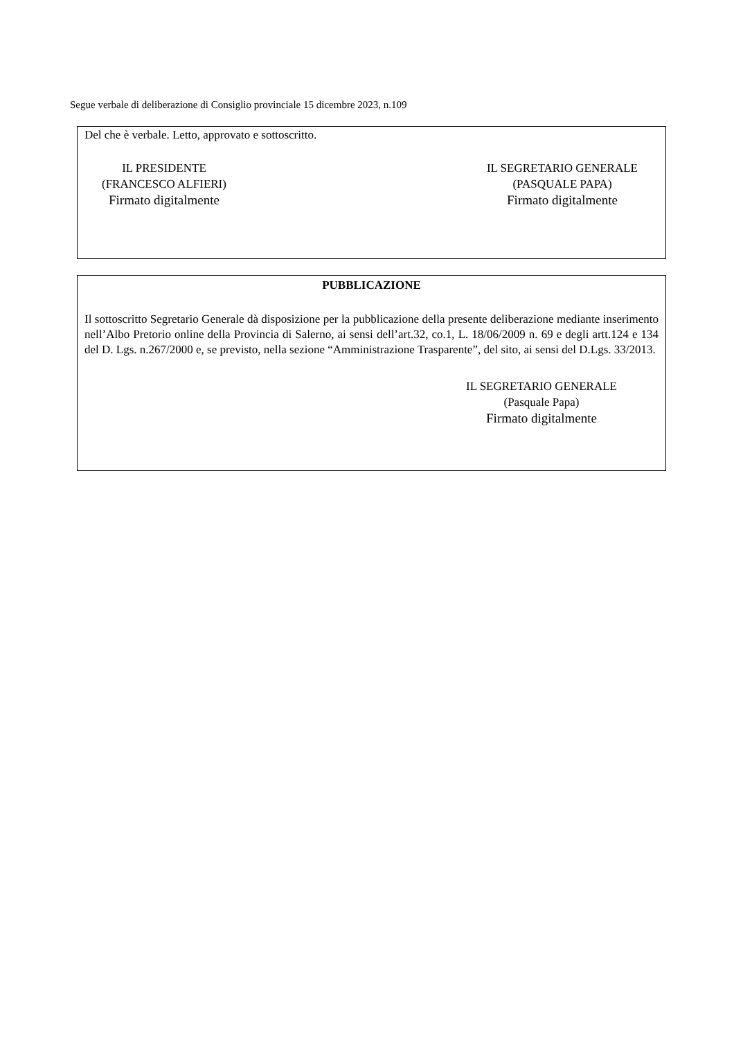Segue verbale di deliberazione di Consiglio provinciale 15 dicembre 2023, n.109
Del che è verbale. Letto, approvato e sottoscritto.
IL PRESIDENTE
(FRANCESCO ALFIERI)
Firmato digitalmente
IL SEGRETARIO GENERALE
(PASQUALE PAPA)
Firmato digitalmente
PUBBLICAZIONE
Il sottoscritto Segretario Generale dà disposizione per la pubblicazione della presente deliberazione mediante inserimento nell’Albo Pretorio online della Provincia di Salerno, ai sensi dell’art.32, co.1, L. 18/06/2009 n. 69 e degli artt.124 e 134 del D. Lgs. n.267/2000 e, se previsto, nella sezione “Amministrazione Trasparente”, del sito, ai sensi del D.Lgs. 33/2013.
IL SEGRETARIO GENERALE
(Pasquale Papa)
Firmato digitalmente